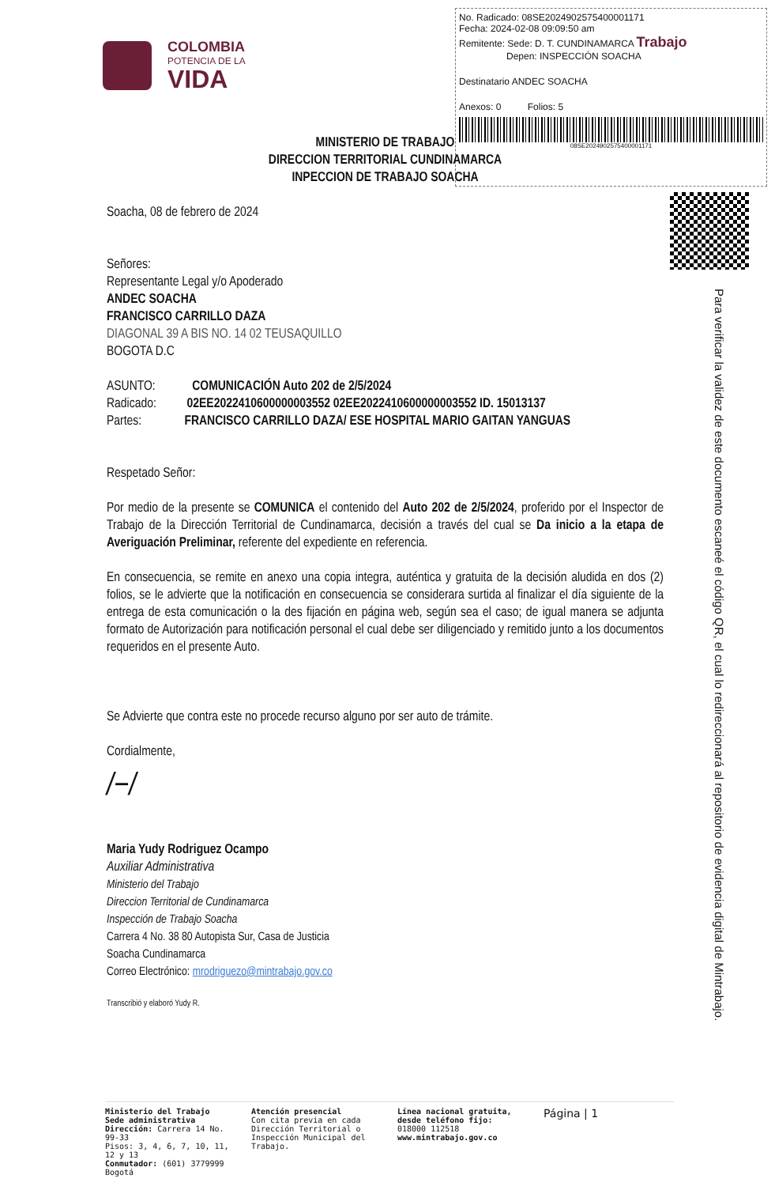COLOMBIA
POTENCIA DE LA
VIDA
No. Radicado: 08SE2024902575400001171
Fecha: 2024-02-08 09:09:50 am
Remitente: Sede: D. T. CUNDINAMARCA Trabajo
Depen: INSPECCIÓN SOACHA
Destinatario ANDEC SOACHA
Anexos: 0 Folios: 5
08SE2024902575400001171
Para verificar la validez de este documento escaneé el código QR, el cual lo redireccionará al repositorio de evidencia digital de Mintrabajo.
MINISTERIO DE TRABAJO
DIRECCION TERRITORIAL CUNDINAMARCA
INPECCION DE TRABAJO SOACHA
Soacha, 08 de febrero de 2024
Señores:
Representante Legal y/o Apoderado
ANDEC SOACHA
FRANCISCO CARRILLO DAZA
DIAGONAL 39 A BIS NO. 14 02 TEUSAQUILLO
BOGOTA D.C
ASUNTO: COMUNICACIÓN Auto 202 de 2/5/2024
Radicado: 02EE2022410600000003552 02EE2022410600000003552 ID. 15013137
Partes: FRANCISCO CARRILLO DAZA/ ESE HOSPITAL MARIO GAITAN YANGUAS
Respetado Señor:
Por medio de la presente se COMUNICA el contenido del Auto 202 de 2/5/2024, proferido por el Inspector de Trabajo de la Dirección Territorial de Cundinamarca, decisión a través del cual se Da inicio a la etapa de Averiguación Preliminar, referente del expediente en referencia.
En consecuencia, se remite en anexo una copia integra, auténtica y gratuita de la decisión aludida en dos (2) folios, se le advierte que la notificación en consecuencia se considerara surtida al finalizar el día siguiente de la entrega de esta comunicación o la des fijación en página web, según sea el caso; de igual manera se adjunta formato de Autorización para notificación personal el cual debe ser diligenciado y remitido junto a los documentos requeridos en el presente Auto.
Se Advierte que contra este no procede recurso alguno por ser auto de trámite.
Cordialmente,
/−/
Maria Yudy Rodriguez Ocampo
Auxiliar Administrativa
Ministerio del Trabajo
Direccion Territorial de Cundinamarca
Inspección de Trabajo Soacha
Carrera 4 No. 38 80 Autopista Sur, Casa de Justicia
Soacha Cundinamarca
Correo Electrónico: mrodriguezo@mintrabajo.gov.co
Transcribió y elaboró Yudy R.
Ministerio del Trabajo
Sede administrativa
Dirección: Carrera 14 No. 99-33
Pisos: 3, 4, 6, 7, 10, 11, 12 y 13
Conmutador: (601) 3779999
Bogotá
Atención presencial
Con cita previa en cada Dirección Territorial o Inspección Municipal del Trabajo.
Línea nacional gratuita, desde teléfono fijo:
018000 112518
www.mintrabajo.gov.co
Página | 1